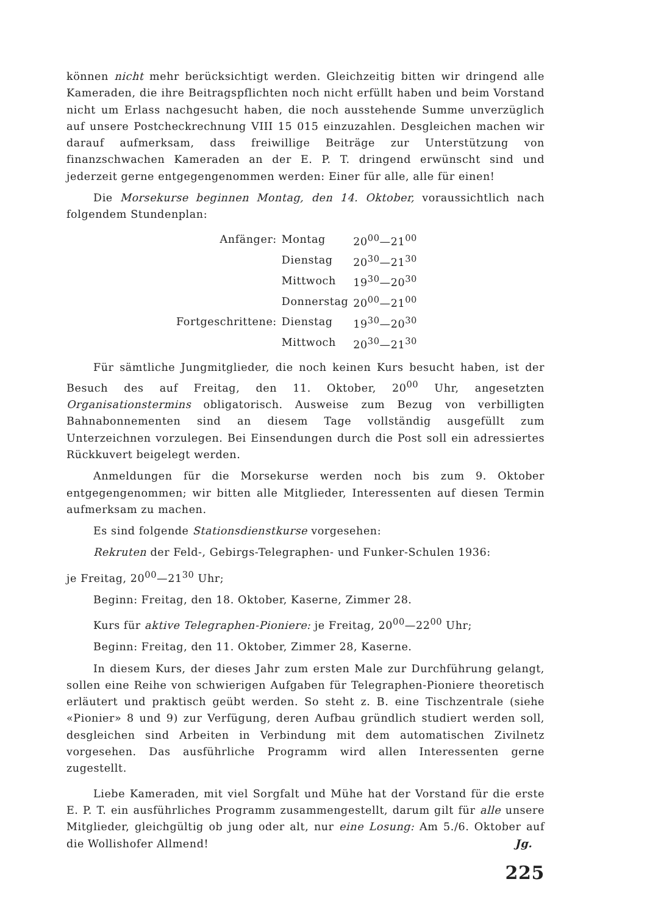können nicht mehr berücksichtigt werden. Gleichzeitig bitten wir dringend alle Kameraden, die ihre Beitragspflichten noch nicht erfüllt haben und beim Vorstand nicht um Erlass nachgesucht haben, die noch ausstehende Summe unverzüglich auf unsere Postcheckrechnung VIII 15 015 einzuzahlen. Desgleichen machen wir darauf aufmerksam, dass freiwillige Beiträge zur Unterstützung von finanzschwachen Kameraden an der E. P. T. dringend erwünscht sind und jederzeit gerne entgegengenommen werden: Einer für alle, alle für einen!
Die Morsekurse beginnen Montag, den 14. Oktober, voraussichtlich nach folgendem Stundenplan:
| Anfänger: | Montag | 20<sup>00</sup>—21<sup>00</sup> |
| | Dienstag | 20<sup>30</sup>—21<sup>30</sup> |
| | Mittwoch | 19<sup>30</sup>—20<sup>30</sup> |
| | Donnerstag | 20<sup>00</sup>—21<sup>00</sup> |
| Fortgeschrittene: | Dienstag | 19<sup>30</sup>—20<sup>30</sup> |
| | Mittwoch | 20<sup>30</sup>—21<sup>30</sup> |
Für sämtliche Jungmitglieder, die noch keinen Kurs besucht haben, ist der Besuch des auf Freitag, den 11. Oktober, 20<sup>00</sup> Uhr, angesetzten Organisationstermins obligatorisch. Ausweise zum Bezug von verbilligten Bahnabonnementen sind an diesem Tage vollständig ausgefüllt zum Unterzeichnen vorzulegen. Bei Einsendungen durch die Post soll ein adressiertes Rückkuvert beigelegt werden.
Anmeldungen für die Morsekurse werden noch bis zum 9. Oktober entgegengenommen; wir bitten alle Mitglieder, Interessenten auf diesen Termin aufmerksam zu machen.
Es sind folgende Stationsdienstkurse vorgesehen:
Rekruten der Feld-, Gebirgs-Telegraphen- und Funker-Schulen 1936:
je Freitag, 20<sup>00</sup>—21<sup>30</sup> Uhr;
Beginn: Freitag, den 18. Oktober, Kaserne, Zimmer 28.
Kurs für aktive Telegraphen-Pioniere: je Freitag, 20<sup>00</sup>—22<sup>00</sup> Uhr;
Beginn: Freitag, den 11. Oktober, Zimmer 28, Kaserne.
In diesem Kurs, der dieses Jahr zum ersten Male zur Durchführung gelangt, sollen eine Reihe von schwierigen Aufgaben für Telegraphen-Pioniere theoretisch erläutert und praktisch geübt werden. So steht z. B. eine Tischzentrale (siehe «Pionier» 8 und 9) zur Verfügung, deren Aufbau gründlich studiert werden soll, desgleichen sind Arbeiten in Verbindung mit dem automatischen Zivilnetz vorgesehen. Das ausführliche Programm wird allen Interessenten gerne zugestellt.
Liebe Kameraden, mit viel Sorgfalt und Mühe hat der Vorstand für die erste E. P. T. ein ausführliches Programm zusammengestellt, darum gilt für alle unsere Mitglieder, gleichgültig ob jung oder alt, nur eine Losung: Am 5./6. Oktober auf die Wollishofer Allmend! Jg.
225